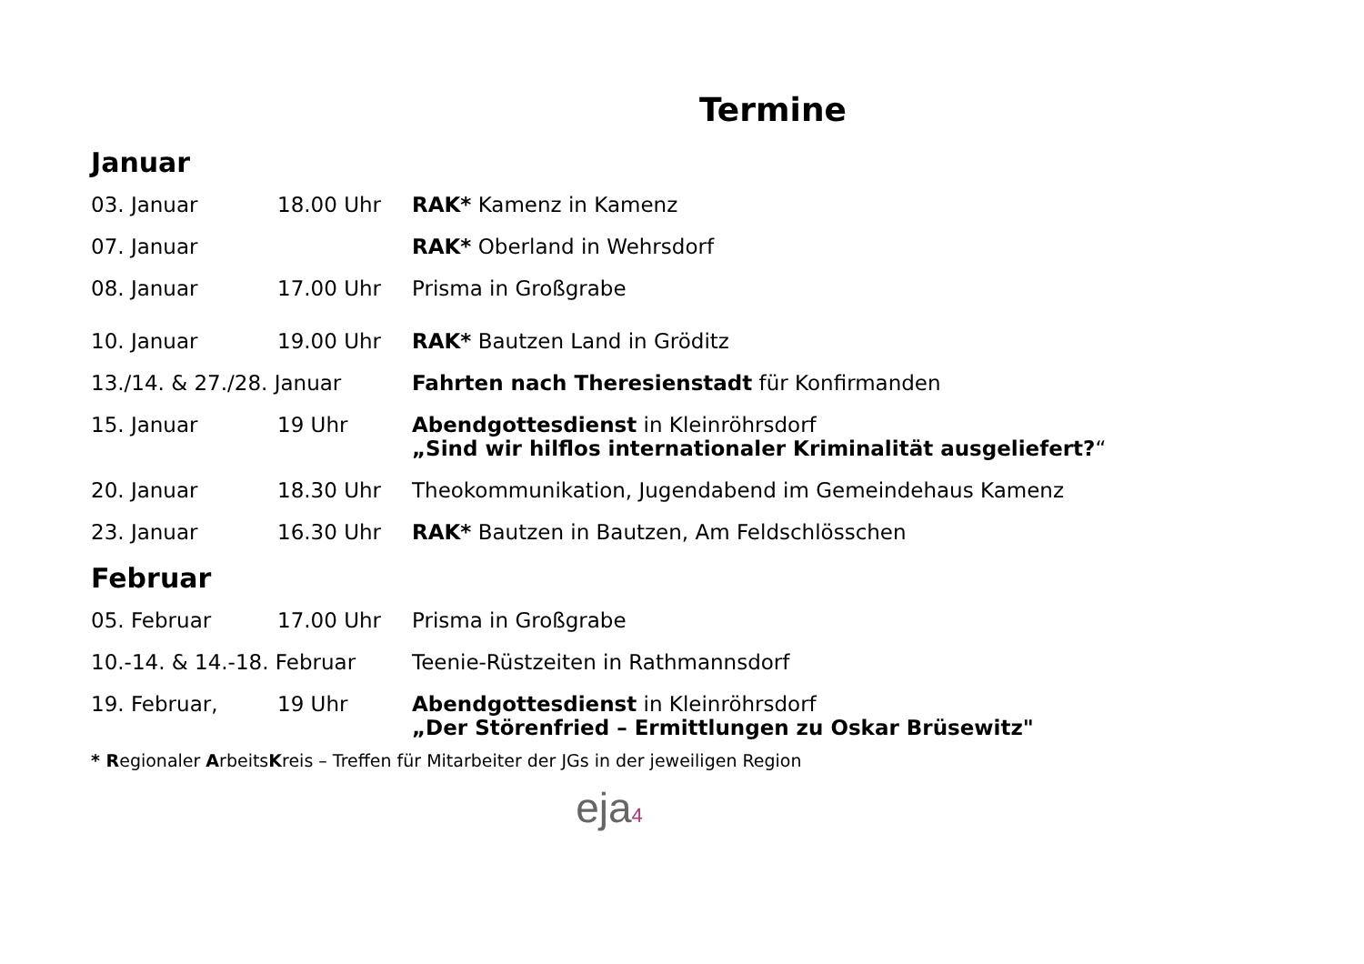Termine
Januar
| 03. Januar | 18.00 Uhr | RAK* Kamenz in Kamenz |
| 07. Januar | | RAK* Oberland in Wehrsdorf |
| 08. Januar | 17.00 Uhr | Prisma in Großgrabe |
| 10. Januar | 19.00 Uhr | RAK* Bautzen Land in Gröditz |
| 13./14. & 27./28. Januar | | Fahrten nach Theresienstadt für Konfirmanden |
| 15. Januar | 19 Uhr | Abendgottesdienst in Kleinröhrsdorf „Sind wir hilflos internationaler Kriminalität ausgeliefert? “ |
| 20. Januar | 18.30 Uhr | Theokommunikation, Jugendabend im Gemeindehaus Kamenz |
| 23. Januar | 16.30 Uhr | RAK* Bautzen in Bautzen, Am Feldschlösschen |
Februar
| 05. Februar | 17.00 Uhr | Prisma in Großgrabe |
| 10.-14. & 14.-18. Februar | | Teenie-Rüstzeiten in Rathmannsdorf |
| 19. Februar, | 19 Uhr | Abendgottesdienst in Kleinröhrsdorf „Der Störenfried – Ermittlungen zu Oskar Brüsewitz" |
* Regionaler ArbeitsKreis – Treffen für Mitarbeiter der JGs in der jeweiligen Region
eja4